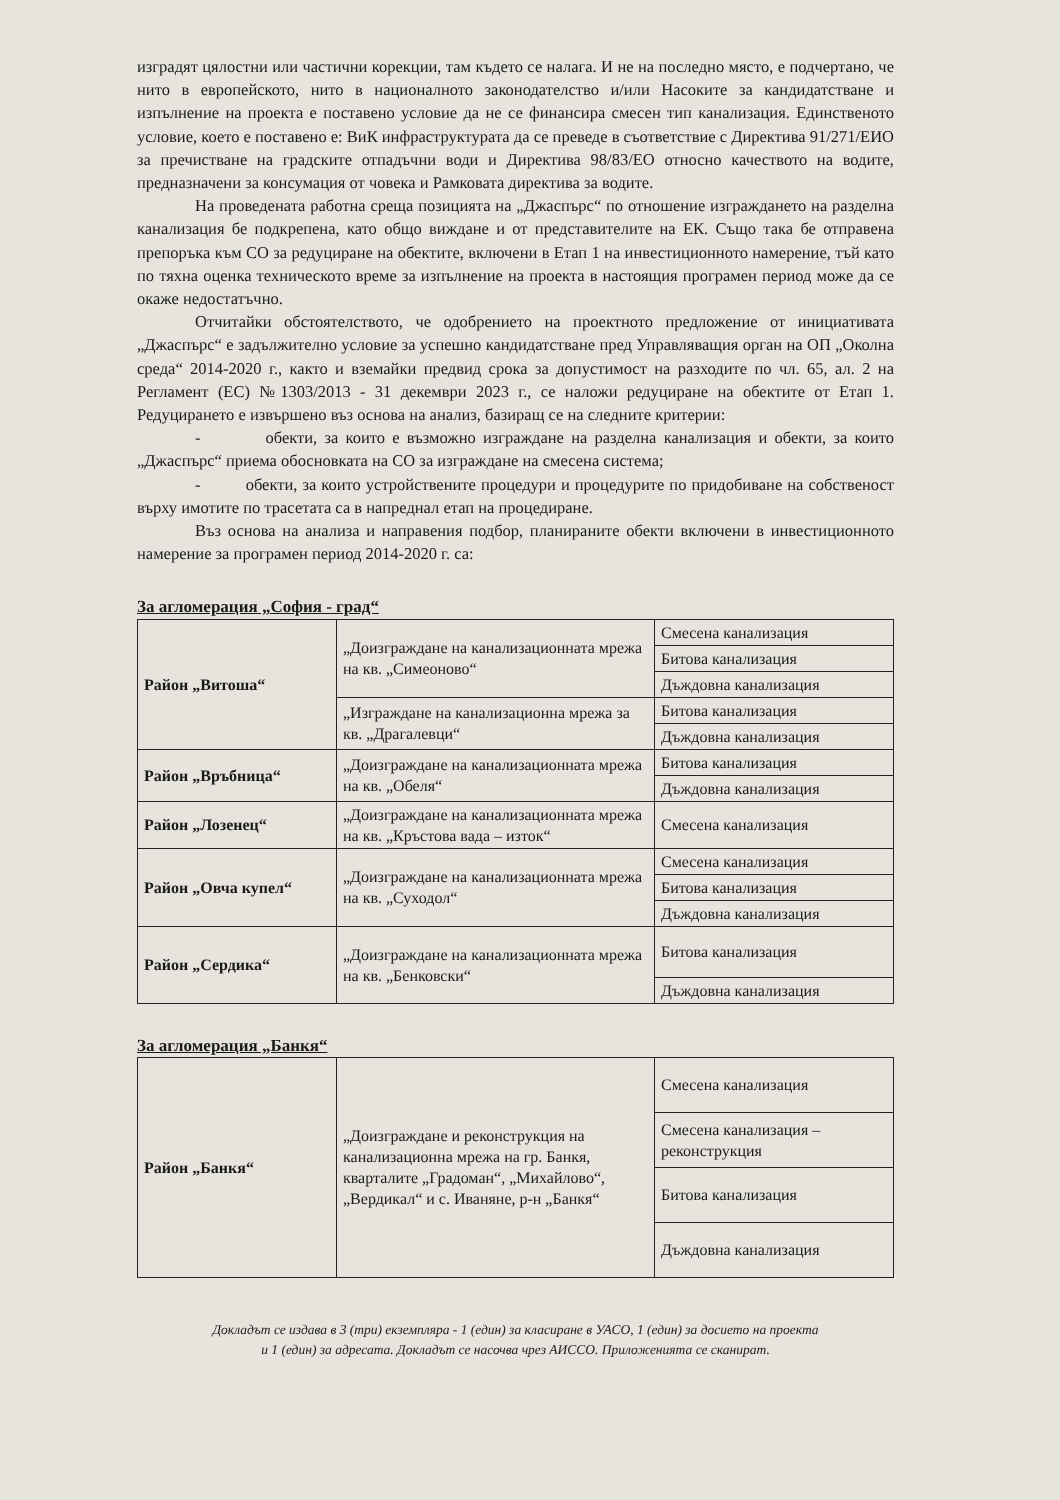изградят цялостни или частични корекции, там където се налага. И не на последно място, е подчертано, че нито в европейското, нито в националното законодателство и/или Насоките за кандидатстване и изпълнение на проекта е поставено условие да не се финансира смесен тип канализация. Единственото условие, което е поставено е: ВиК инфраструктурата да се преведе в съответствие с Директива 91/271/ЕИО за пречистване на градските отпадъчни води и Директива 98/83/ЕО относно качеството на водите, предназначени за консумация от човека и Рамковата директива за водите.
На проведената работна среща позицията на „Джаспърс“ по отношение изграждането на разделна канализация бе подкрепена, като общо виждане и от представителите на ЕК. Също така бе отправена препоръка към СО за редуциране на обектите, включени в Етап 1 на инвестиционното намерение, тъй като по тяхна оценка техническото време за изпълнение на проекта в настоящия програмен период може да се окаже недостатъчно.
Отчитайки обстоятелството, че одобрението на проектното предложение от инициативата „Джаспърс“ е задължително условие за успешно кандидатстване пред Управляващия орган на ОП „Околна среда“ 2014-2020 г., както и вземайки предвид срока за допустимост на разходите по чл. 65, ал. 2 на Регламент (ЕС) №1303/2013 - 31 декември 2023 г., се наложи редуциране на обектите от Етап 1. Редуцирането е извършено въз основа на анализ, базиращ се на следните критерии:
- обекти, за които е възможно изграждане на разделна канализация и обекти, за които „Джаспърс“ приема обосновката на СО за изграждане на смесена система;
- обекти, за които устройствените процедури и процедурите по придобиване на собственост върху имотите по трасетата са в напреднал етап на процедиране.
Въз основа на анализа и направения подбор, планираните обекти включени в инвестиционното намерение за програмен период 2014-2020 г. са:
За агломерация „София - град“
| Район „Витоша“ | „Доизграждане на канализационната мрежа на кв. „Симеоново“ | Смесена канализация |
| | | Битова канализация |
| | | Дъждовна канализация |
| | „Изграждане на канализационна мрежа за кв. „Драгалевци“ | Битова канализация |
| | | Дъждовна канализация |
| Район „Връбница“ | „Доизграждане на канализационната мрежа на кв. „Обеля“ | Битова канализация |
| | | Дъждовна канализация |
| Район „Лозенец“ | „Доизграждане на канализационната мрежа на кв. „Кръстова вада – изток“ | Смесена канализация |
| Район „Овча купел“ | „Доизграждане на канализационната мрежа на кв. „Суходол“ | Смесена канализация |
| | | Битова канализация |
| | | Дъждовна канализация |
| Район „Сердика“ | „Доизграждане на канализационната мрежа на кв. „Бенковски“ | Битова канализация |
| | | Дъждовна канализация |
За агломерация „Банкя“
| Район „Банкя“ | „Доизграждане и реконструкция на канализационна мрежа на гр. Банкя, кварталите „Градоман“, „Михайлово“, „Вердикал“ и с. Иваняне, р-н „Банкя“ | Смесена канализация |
| | | Смесена канализация – реконструкция |
| | | Битова канализация |
| | | Дъждовна канализация |
Докладът се издава в 3 (три) екземпляра - 1 (един) за класиране в УАСО, 1 (един) за досието на проекта
и 1 (един) за адресата. Докладът се насочва чрез АИССО. Приложенията се сканират.